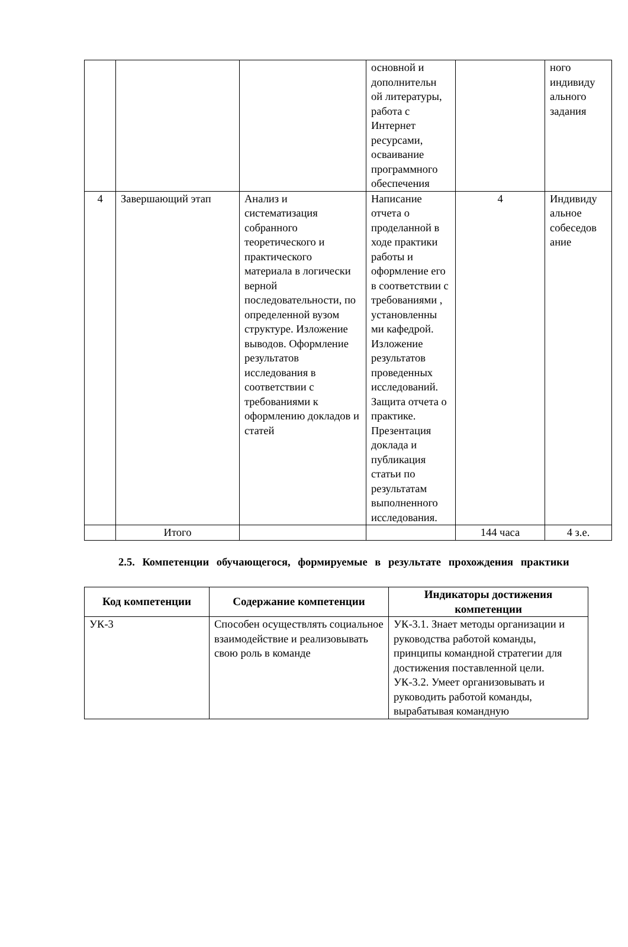| | | | основной и дополнительн ой литературы, работа с Интернет ресурсами, осваивание программного обеспечения | | ного индивиду ального задания |
| 4 | Завершающий этап | Анализ и систематизация собранного теоретического и практического материала в логически верной последовательности, по определенной вузом структуре. Изложение выводов. Оформление результатов исследования в соответствии с требованиями к оформлению докладов и статей | Написание отчета о проделанной в ходе практики работы и оформление его в соответствии с требованиями , установленны ми кафедрой. Изложение результатов проведенных исследований. Защита отчета о практике. Презентация доклада и публикация статьи по результатам выполненного исследования. | 4 | Индивиду альное собеседов ание |
| | Итого | | | 144 часа | 4 з.е. |
2.5. Компетенции обучающегося, формируемые в результате прохождения практики
| Код компетенции | Содержание компетенции | Индикаторы достижения компетенции |
| --- | --- | --- |
| УК-3 | Способен осуществлять социальное взаимодействие и реализовывать свою роль в команде | УК-3.1. Знает методы организации и руководства работой команды, принципы командной стратегии для достижения поставленной цели. УК-3.2. Умеет организовывать и руководить работой команды, вырабатывая командную |